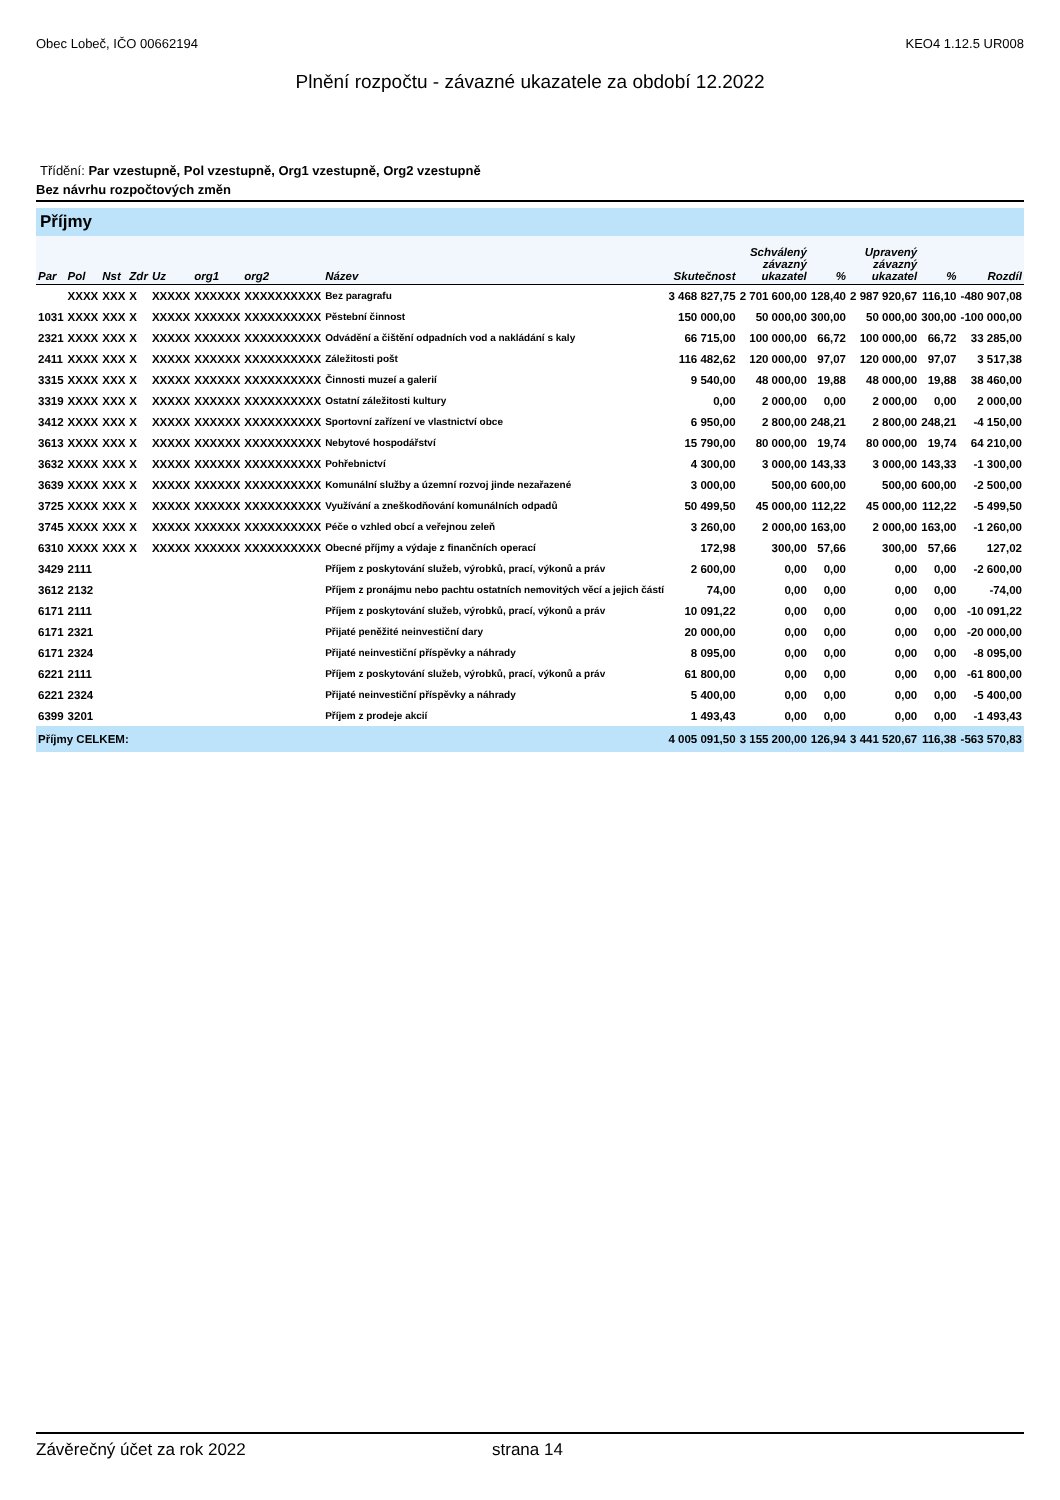Obec Lobeč, IČO 00662194 KEO4 1.12.5 UR008
Plnění rozpočtu - závazné ukazatele za období 12.2022
Třídění: Par vzestupně, Pol vzestupně, Org1 vzestupně, Org2 vzestupně
Bez návrhu rozpočtových změn
Příjmy
| Par | Pol | Nst | Zdr | Uz | org1 | org2 | Název | Skutečnost | Schválený závazný ukazatel | % | Upravený závazný ukazatel | % | Rozdíl |
| --- | --- | --- | --- | --- | --- | --- | --- | --- | --- | --- | --- | --- | --- |
| | XXXX | XXX | X | XXXXX | XXXXXX | XXXXXXXXXX | Bez paragrafu | 3 468 827,75 | 2 701 600,00 | 128,40 | 2 987 920,67 | 116,10 | -480 907,08 |
| 1031 | XXXX | XXX | X | XXXXX | XXXXXX | XXXXXXXXXX | Pěstební činnost | 150 000,00 | 50 000,00 | 300,00 | 50 000,00 | 300,00 | -100 000,00 |
| 2321 | XXXX | XXX | X | XXXXX | XXXXXX | XXXXXXXXXX | Odvádění a čištění odpadních vod a nakládání s kaly | 66 715,00 | 100 000,00 | 66,72 | 100 000,00 | 66,72 | 33 285,00 |
| 2411 | XXXX | XXX | X | XXXXX | XXXXXX | XXXXXXXXXX | Záležitosti pošt | 116 482,62 | 120 000,00 | 97,07 | 120 000,00 | 97,07 | 3 517,38 |
| 3315 | XXXX | XXX | X | XXXXX | XXXXXX | XXXXXXXXXX | Činnosti muzeí a galerií | 9 540,00 | 48 000,00 | 19,88 | 48 000,00 | 19,88 | 38 460,00 |
| 3319 | XXXX | XXX | X | XXXXX | XXXXXX | XXXXXXXXXX | Ostatní záležitosti kultury | 0,00 | 2 000,00 | 0,00 | 2 000,00 | 0,00 | 2 000,00 |
| 3412 | XXXX | XXX | X | XXXXX | XXXXXX | XXXXXXXXXX | Sportovní zařízení ve vlastnictví obce | 6 950,00 | 2 800,00 | 248,21 | 2 800,00 | 248,21 | -4 150,00 |
| 3613 | XXXX | XXX | X | XXXXX | XXXXXX | XXXXXXXXXX | Nebytové hospodářství | 15 790,00 | 80 000,00 | 19,74 | 80 000,00 | 19,74 | 64 210,00 |
| 3632 | XXXX | XXX | X | XXXXX | XXXXXX | XXXXXXXXXX | Pohřebnictví | 4 300,00 | 3 000,00 | 143,33 | 3 000,00 | 143,33 | -1 300,00 |
| 3639 | XXXX | XXX | X | XXXXX | XXXXXX | XXXXXXXXXX | Komunální služby a územní rozvoj jinde nezařazené | 3 000,00 | 500,00 | 600,00 | 500,00 | 600,00 | -2 500,00 |
| 3725 | XXXX | XXX | X | XXXXX | XXXXXX | XXXXXXXXXX | Využívání a zneškodňování komunálních odpadů | 50 499,50 | 45 000,00 | 112,22 | 45 000,00 | 112,22 | -5 499,50 |
| 3745 | XXXX | XXX | X | XXXXX | XXXXXX | XXXXXXXXXX | Péče o vzhled obcí a veřejnou zeleň | 3 260,00 | 2 000,00 | 163,00 | 2 000,00 | 163,00 | -1 260,00 |
| 6310 | XXXX | XXX | X | XXXXX | XXXXXX | XXXXXXXXXX | Obecné příjmy a výdaje z finančních operací | 172,98 | 300,00 | 57,66 | 300,00 | 57,66 | 127,02 |
| 3429 | 2111 | | | | | | Příjem z poskytování služeb, výrobků, prací, výkonů a práv | 2 600,00 | 0,00 | 0,00 | 0,00 | 0,00 | -2 600,00 |
| 3612 | 2132 | | | | | | Příjem z pronájmu nebo pachtu ostatních nemovitých věcí a jejich částí | 74,00 | 0,00 | 0,00 | 0,00 | 0,00 | -74,00 |
| 6171 | 2111 | | | | | | Příjem z poskytování služeb, výrobků, prací, výkonů a práv | 10 091,22 | 0,00 | 0,00 | 0,00 | 0,00 | -10 091,22 |
| 6171 | 2321 | | | | | | Přijaté peněžité neinvestiční dary | 20 000,00 | 0,00 | 0,00 | 0,00 | 0,00 | -20 000,00 |
| 6171 | 2324 | | | | | | Přijaté neinvestiční příspěvky a náhrady | 8 095,00 | 0,00 | 0,00 | 0,00 | 0,00 | -8 095,00 |
| 6221 | 2111 | | | | | | Příjem z poskytování služeb, výrobků, prací, výkonů a práv | 61 800,00 | 0,00 | 0,00 | 0,00 | 0,00 | -61 800,00 |
| 6221 | 2324 | | | | | | Přijaté neinvestiční příspěvky a náhrady | 5 400,00 | 0,00 | 0,00 | 0,00 | 0,00 | -5 400,00 |
| 6399 | 3201 | | | | | | Příjem z prodeje akcií | 1 493,43 | 0,00 | 0,00 | 0,00 | 0,00 | -1 493,43 |
| Příjmy CELKEM: | | | | | | | | 4 005 091,50 | 3 155 200,00 | 126,94 | 3 441 520,67 | 116,38 | -563 570,83 |
Závěrečný účet za rok 2022 strana 14